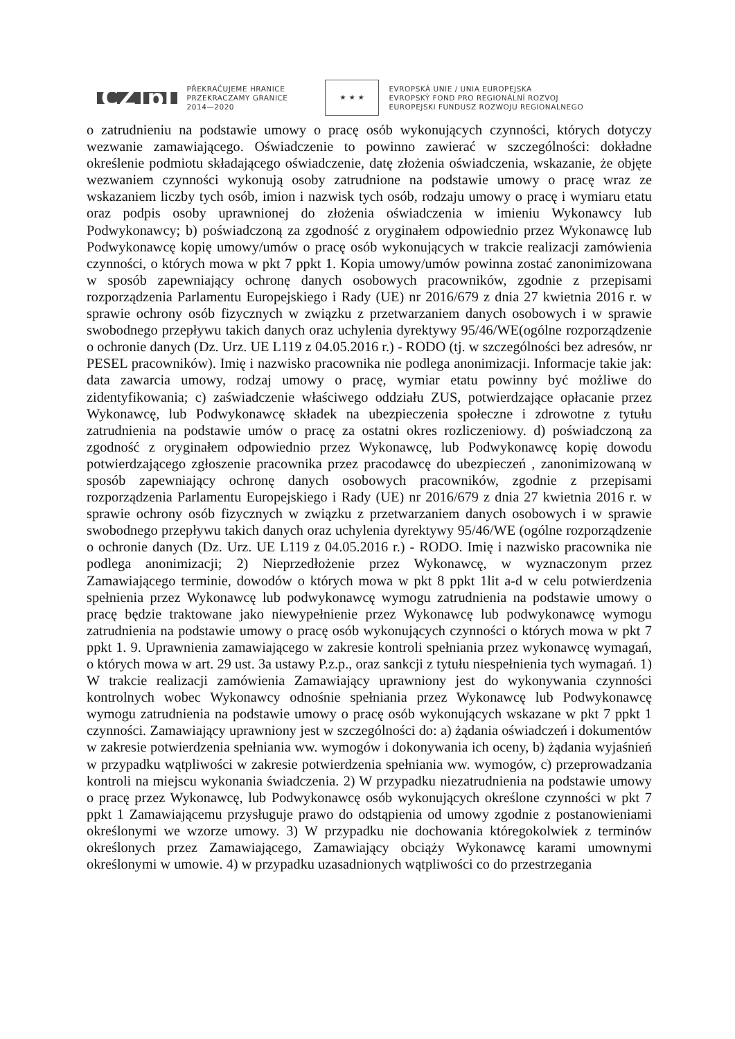CZ pl
PŘEKRAČUJEME HRANICE
PRZEKRACZAMY GRANICE
2014—2020
★ ★ ★
EVROPSKÁ UNIE / UNIA EUROPEJSKA
EVROPSKÝ FOND PRO REGIONÁLNÍ ROZVOJ
EUROPEJSKI FUNDUSZ ROZWOJU REGIONALNEGO
o zatrudnieniu na podstawie umowy o pracę osób wykonujących czynności, których dotyczy wezwanie zamawiającego. Oświadczenie to powinno zawierać w szczególności: dokładne określenie podmiotu składającego oświadczenie, datę złożenia oświadczenia, wskazanie, że objęte wezwaniem czynności wykonują osoby zatrudnione na podstawie umowy o pracę wraz ze wskazaniem liczby tych osób, imion i nazwisk tych osób, rodzaju umowy o pracę i wymiaru etatu oraz podpis osoby uprawnionej do złożenia oświadczenia w imieniu Wykonawcy lub Podwykonawcy; b) poświadczoną za zgodność z oryginałem odpowiednio przez Wykonawcę lub Podwykonawcę kopię umowy/umów o pracę osób wykonujących w trakcie realizacji zamówienia czynności, o których mowa w pkt 7 ppkt 1. Kopia umowy/umów powinna zostać zanonimizowana w sposób zapewniający ochronę danych osobowych pracowników, zgodnie z przepisami rozporządzenia Parlamentu Europejskiego i Rady (UE) nr 2016/679 z dnia 27 kwietnia 2016 r. w sprawie ochrony osób fizycznych w związku z przetwarzaniem danych osobowych i w sprawie swobodnego przepływu takich danych oraz uchylenia dyrektywy 95/46/WE(ogólne rozporządzenie o ochronie danych (Dz. Urz. UE L119 z 04.05.2016 r.) - RODO (tj. w szczególności bez adresów, nr PESEL pracowników). Imię i nazwisko pracownika nie podlega anonimizacji. Informacje takie jak: data zawarcia umowy, rodzaj umowy o pracę, wymiar etatu powinny być możliwe do zidentyfikowania; c) zaświadczenie właściwego oddziału ZUS, potwierdzające opłacanie przez Wykonawcę, lub Podwykonawcę składek na ubezpieczenia społeczne i zdrowotne z tytułu zatrudnienia na podstawie umów o pracę za ostatni okres rozliczeniowy. d) poświadczoną za zgodność z oryginałem odpowiednio przez Wykonawcę, lub Podwykonawcę kopię dowodu potwierdzającego zgłoszenie pracownika przez pracodawcę do ubezpieczeń , zanonimizowaną w sposób zapewniający ochronę danych osobowych pracowników, zgodnie z przepisami rozporządzenia Parlamentu Europejskiego i Rady (UE) nr 2016/679 z dnia 27 kwietnia 2016 r. w sprawie ochrony osób fizycznych w związku z przetwarzaniem danych osobowych i w sprawie swobodnego przepływu takich danych oraz uchylenia dyrektywy 95/46/WE (ogólne rozporządzenie o ochronie danych (Dz. Urz. UE L119 z 04.05.2016 r.) - RODO. Imię i nazwisko pracownika nie podlega anonimizacji; 2) Nieprzedłożenie przez Wykonawcę, w wyznaczonym przez Zamawiającego terminie, dowodów o których mowa w pkt 8 ppkt 1lit a-d w celu potwierdzenia spełnienia przez Wykonawcę lub podwykonawcę wymogu zatrudnienia na podstawie umowy o pracę będzie traktowane jako niewypełnienie przez Wykonawcę lub podwykonawcę wymogu zatrudnienia na podstawie umowy o pracę osób wykonujących czynności o których mowa w pkt 7 ppkt 1. 9. Uprawnienia zamawiającego w zakresie kontroli spełniania przez wykonawcę wymagań, o których mowa w art. 29 ust. 3a ustawy P.z.p., oraz sankcji z tytułu niespełnienia tych wymagań. 1) W trakcie realizacji zamówienia Zamawiający uprawniony jest do wykonywania czynności kontrolnych wobec Wykonawcy odnośnie spełniania przez Wykonawcę lub Podwykonawcę wymogu zatrudnienia na podstawie umowy o pracę osób wykonujących wskazane w pkt 7 ppkt 1 czynności. Zamawiający uprawniony jest w szczególności do: a) żądania oświadczeń i dokumentów w zakresie potwierdzenia spełniania ww. wymogów i dokonywania ich oceny, b) żądania wyjaśnień w przypadku wątpliwości w zakresie potwierdzenia spełniania ww. wymogów, c) przeprowadzania kontroli na miejscu wykonania świadczenia. 2) W przypadku niezatrudnienia na podstawie umowy o pracę przez Wykonawcę, lub Podwykonawcę osób wykonujących określone czynności w pkt 7 ppkt 1 Zamawiającemu przysługuje prawo do odstąpienia od umowy zgodnie z postanowieniami określonymi we wzorze umowy. 3) W przypadku nie dochowania któregokolwiek z terminów określonych przez Zamawiającego, Zamawiający obciąży Wykonawcę karami umownymi określonymi w umowie. 4) w przypadku uzasadnionych wątpliwości co do przestrzegania